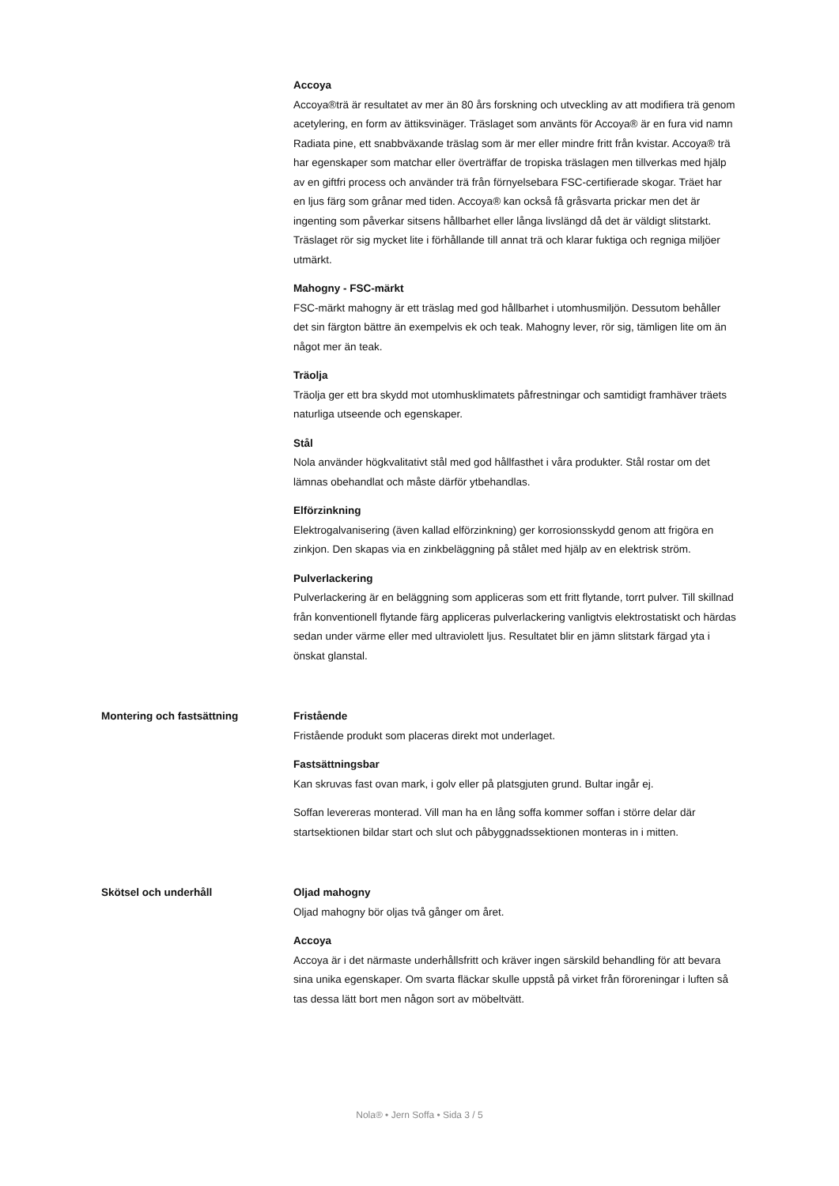Accoya
Accoya®trä är resultatet av mer än 80 års forskning och utveckling av att modifiera trä genom acetylering, en form av ättiksvinäger. Träslaget som använts för Accoya® är en fura vid namn Radiata pine, ett snabbväxande träslag som är mer eller mindre fritt från kvistar. Accoya® trä har egenskaper som matchar eller överträffar de tropiska träslagen men tillverkas med hjälp av en giftfri process och använder trä från förnyelsebara FSC-certifierade skogar. Träet har en ljus färg som grånar med tiden. Accoya® kan också få gråsvarta prickar men det är ingenting som påverkar sitsens hållbarhet eller långa livslängd då det är väldigt slitstarkt. Träslaget rör sig mycket lite i förhållande till annat trä och klarar fuktiga och regniga miljöer utmärkt.
Mahogny - FSC-märkt
FSC-märkt mahogny är ett träslag med god hållbarhet i utomhusmiljön. Dessutom behåller det sin färgton bättre än exempelvis ek och teak. Mahogny lever, rör sig, tämligen lite om än något mer än teak.
Träolja
Träolja ger ett bra skydd mot utomhusklimatets påfrestningar och samtidigt framhäver träets naturliga utseende och egenskaper.
Stål
Nola använder högkvalitativt stål med god hållfasthet i våra produkter. Stål rostar om det lämnas obehandlat och måste därför ytbehandlas.
Elförzinkning
Elektrogalvanisering (även kallad elförzinkning) ger korrosionsskydd genom att frigöra en zinkjon. Den skapas via en zinkbeläggning på stålet med hjälp av en elektrisk ström.
Pulverlackering
Pulverlackering är en beläggning som appliceras som ett fritt flytande, torrt pulver. Till skillnad från konventionell flytande färg appliceras pulverlackering vanligtvis elektrostatiskt och härdas sedan under värme eller med ultraviolett ljus. Resultatet blir en jämn slitstark färgad yta i önskat glanstal.
Montering och fastsättning Fristående
Fristående produkt som placeras direkt mot underlaget.
Fastsättningsbar
Kan skruvas fast ovan mark, i golv eller på platsgjuten grund. Bultar ingår ej.
Soffan levereras monterad. Vill man ha en lång soffa kommer soffan i större delar där startsektionen bildar start och slut och påbyggnadssektionen monteras in i mitten.
Skötsel och underhåll Oljad mahogny
Oljad mahogny bör oljas två gånger om året.
Accoya
Accoya är i det närmaste underhållsfritt och kräver ingen särskild behandling för att bevara sina unika egenskaper. Om svarta fläckar skulle uppstå på virket från föroreningar i luften så tas dessa lätt bort men någon sort av möbeltvätt.
Nola® • Jern Soffa • Sida 3 / 5